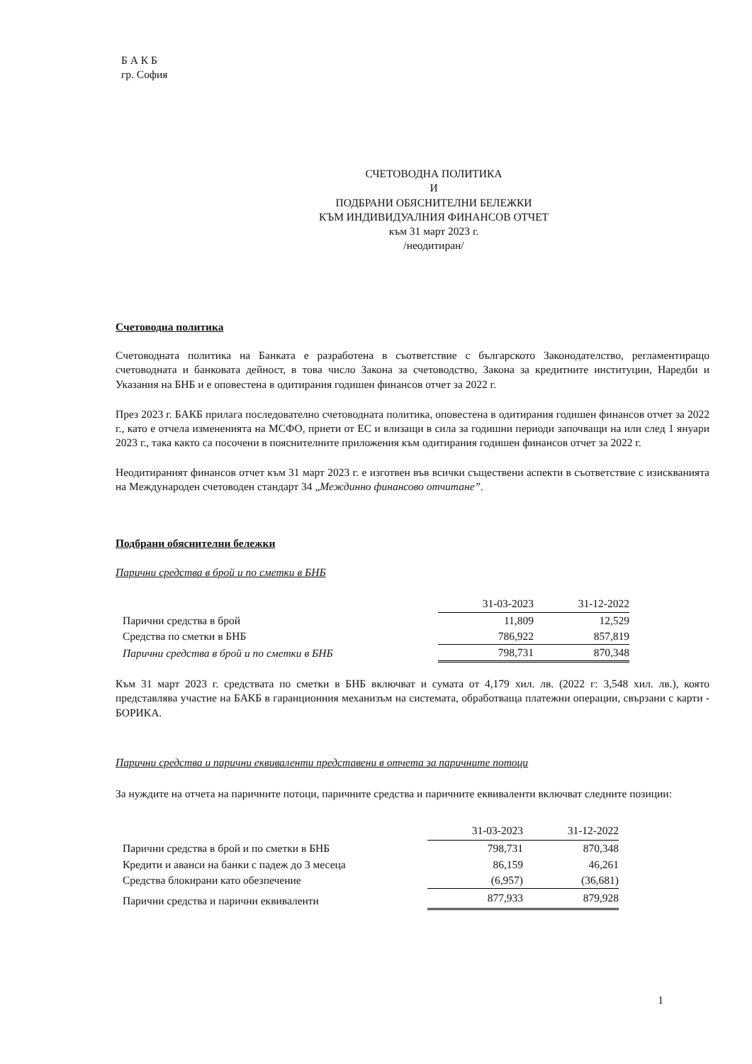Б А К Б
гр. София
СЧЕТОВОДНА ПОЛИТИКА
И
ПОДБРАНИ ОБЯСНИТЕЛНИ БЕЛЕЖКИ
КЪМ ИНДИВИДУАЛНИЯ ФИНАНСОВ ОТЧЕТ
към 31 март 2023 г.
/неодитиран/
Счетоводна политика
Счетоводната политика на Банката е разработена в съответствие с българското Законодателство, регламентиращо счетоводната и банковата дейност, в това число Закона за счетоводство, Закона за кредитните институции, Наредби и Указания на БНБ и е оповестена в одитирания годишен финансов отчет за 2022 г.
През 2023 г. БАКБ прилага последователно счетоводната политика, оповестена в одитирания годишен финансов отчет за 2022 г., като е отчела измененията на МСФО, приети от ЕС и влизащи в сила за годишни периоди започващи на или след 1 януари 2023 г., така както са посочени в пояснителните приложения към одитирания годишен финансов отчет за 2022 г.
Неодитираният финансов отчет към 31 март 2023 г. е изготвен във всички съществени аспекти в съответствие с изискванията на Международен счетоводен стандарт 34 „Междинно финансово отчитане”.
Подбрани обяснителни бележки
Парични средства в брой и по сметки в БНБ
| | 31-03-2023 | 31-12-2022 |
| Парични средства в брой | 11,809 | 12,529 |
| Средства по сметки в БНБ | 786,922 | 857,819 |
| Парични средства в брой и по сметки в БНБ | 798,731 | 870,348 |
Към 31 март 2023 г. средствата по сметки в БНБ включват и сумата от 4,179 хил. лв. (2022 г: 3,548 хил. лв.), която представлява участие на БАКБ в гаранционния механизъм на системата, обработваща платежни операции, свързани с карти - БОРИКА.
Парични средства и парични еквиваленти представени в отчета за паричните потоци
За нуждите на отчета на паричните потоци, паричните средства и паричните еквиваленти включват следните позиции:
| | 31-03-2023 | 31-12-2022 |
| Парични средства в брой и по сметки в БНБ | 798,731 | 870,348 |
| Кредити и аванси на банки с падеж до 3 месеца | 86,159 | 46,261 |
| Средства блокирани като обезпечение | (6,957) | (36,681) |
| Парични средства и парични еквиваленти | 877,933 | 879,928 |
1